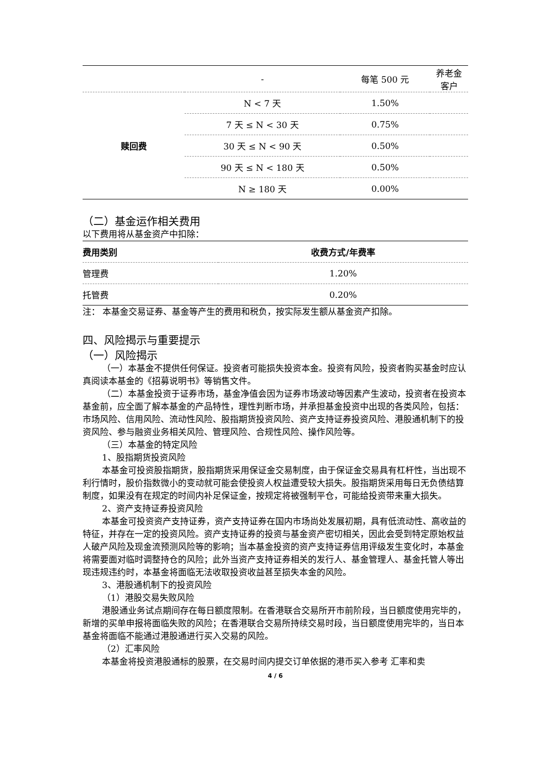| | - | 每笔 500 元 | 养老金 客户 |
| 赎回费 | N < 7 天 | 1.50% | |
| | 7 天 ≤ N < 30 天 | 0.75% | |
| | 30 天 ≤ N < 90 天 | 0.50% | |
| | 90 天 ≤ N < 180 天 | 0.50% | |
| | N ≥ 180 天 | 0.00% | |
（二）基金运作相关费用
以下费用将从基金资产中扣除：
| 费用类别 | 收费方式/年费率 |
| --- | --- |
| 管理费 | 1.20% |
| 托管费 | 0.20% |
注： 本基金交易证券、基金等产生的费用和税负，按实际发生额从基金资产扣除。
四、风险揭示与重要提示
（一）风险揭示
（一）本基金不提供任何保证。投资者可能损失投资本金。投资有风险，投资者购买基金时应认真阅读本基金的《招募说明书》等销售文件。
（二）本基金投资于证券市场，基金净值会因为证券市场波动等因素产生波动，投资者在投资本基金前，应全面了解本基金的产品特性，理性判断市场，并承担基金投资中出现的各类风险，包括：市场风险、信用风险、流动性风险、股指期货投资风险、资产支持证券投资风险、港股通机制下的投资风险、参与融资业务相关风险、管理风险、合规性风险、操作风险等。
（三）本基金的特定风险
1、股指期货投资风险
本基金可投资股指期货，股指期货采用保证金交易制度，由于保证金交易具有杠杆性，当出现不利行情时，股价指数微小的变动就可能会使投资人权益遭受较大损失。股指期货采用每日无负债结算制度，如果没有在规定的时间内补足保证金，按规定将被强制平仓，可能给投资带来重大损失。
2、资产支持证券投资风险
本基金可投资资产支持证券，资产支持证券在国内市场尚处发展初期，具有低流动性、高收益的特征，并存在一定的投资风险。资产支持证券的投资与基金资产密切相关，因此会受到特定原始权益人破产风险及现金流预测风险等的影响；当本基金投资的资产支持证券信用评级发生变化时，本基金将需要面对临时调整持仓的风险；此外当资产支持证券相关的发行人、基金管理人、基金托管人等出现违规违约时，本基金将面临无法收取投资收益甚至损失本金的风险。
3、港股通机制下的投资风险
（1）港股交易失败风险
港股通业务试点期间存在每日额度限制。在香港联合交易所开市前阶段，当日额度使用完毕的，新增的买单申报将面临失败的风险；在香港联合交易所持续交易时段，当日额度使用完毕的，当日本基金将面临不能通过港股通进行买入交易的风险。
（2）汇率风险
本基金将投资港股通标的股票，在交易时间内提交订单依据的港币买入参考 汇率和卖
4 / 6